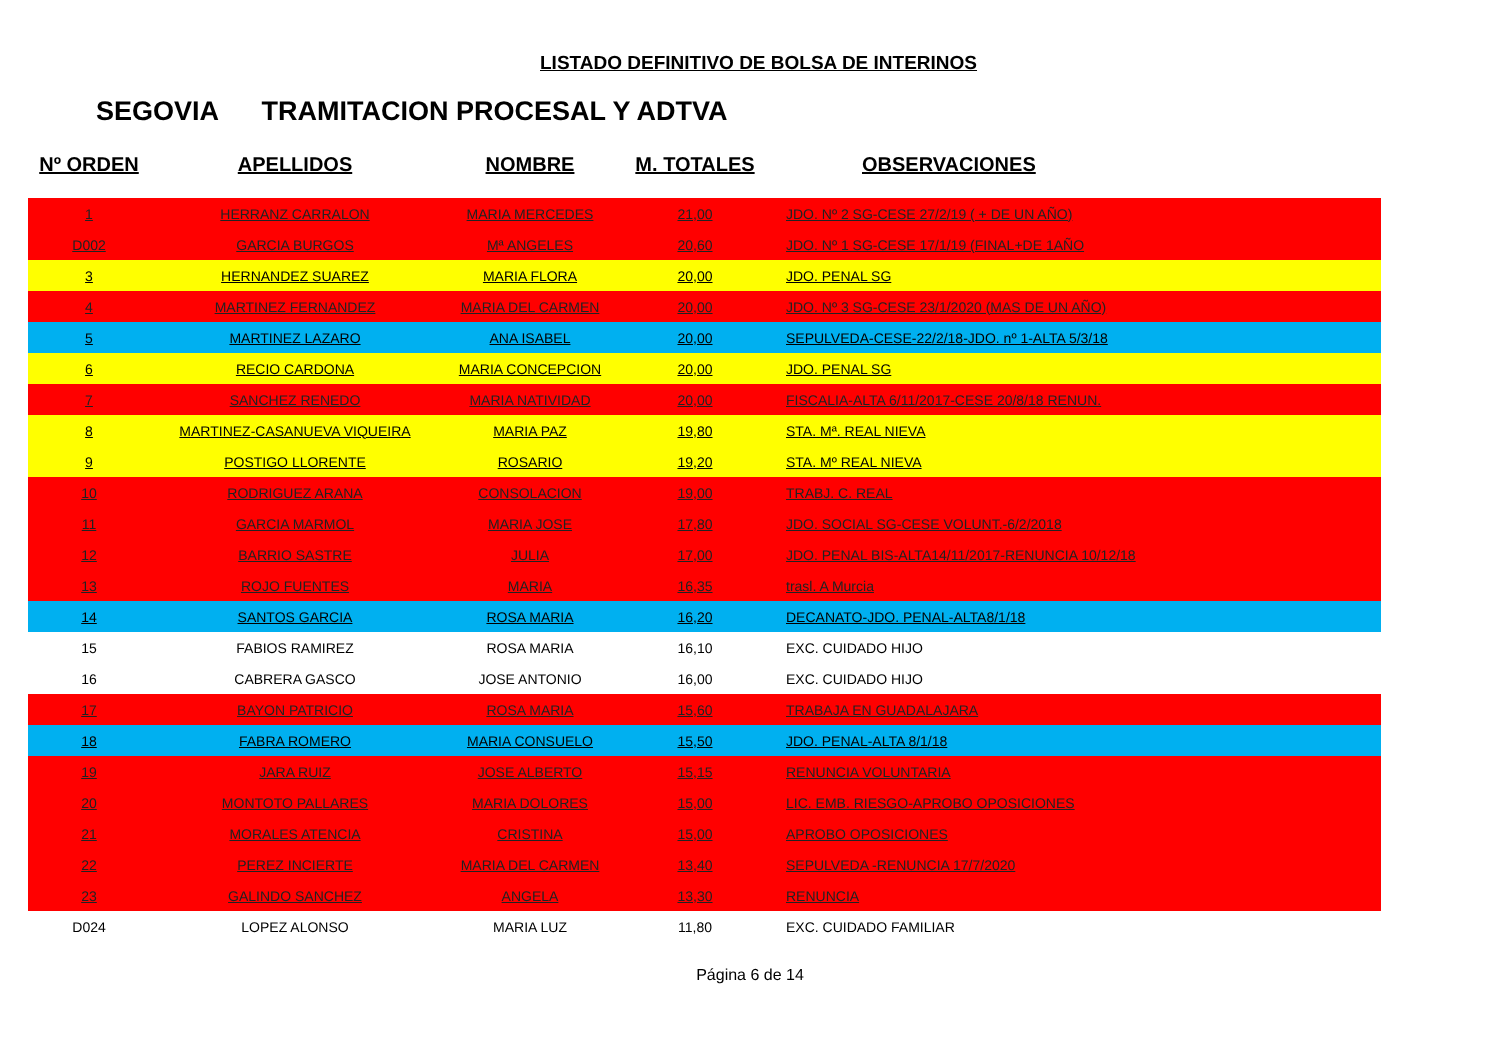LISTADO DEFINITIVO DE BOLSA DE INTERINOS
SEGOVIA TRAMITACION PROCESAL Y ADTVA
| Nº ORDEN | APELLIDOS | NOMBRE | M. TOTALES | OBSERVACIONES |
| --- | --- | --- | --- | --- |
| 1 | HERRANZ CARRALON | MARIA MERCEDES | 21,00 | JDO. Nº 2 SG-CESE 27/2/19 ( + DE UN AÑO) |
| D002 | GARCIA BURGOS | Mª ANGELES | 20,60 | JDO. Nº 1 SG-CESE 17/1/19 (FINAL+DE 1AÑO |
| 3 | HERNANDEZ SUAREZ | MARIA FLORA | 20,00 | JDO. PENAL SG |
| 4 | MARTINEZ FERNANDEZ | MARIA DEL CARMEN | 20,00 | JDO. Nº 3 SG-CESE 23/1/2020 (MAS DE UN AÑO) |
| 5 | MARTINEZ LAZARO | ANA ISABEL | 20,00 | SEPULVEDA-CESE-22/2/18-JDO. nº 1-ALTA 5/3/18 |
| 6 | RECIO CARDONA | MARIA CONCEPCION | 20,00 | JDO. PENAL SG |
| 7 | SANCHEZ RENEDO | MARIA NATIVIDAD | 20,00 | FISCALIA-ALTA 6/11/2017-CESE 20/8/18 RENUN. |
| 8 | MARTINEZ-CASANUEVA VIQUEIRA | MARIA PAZ | 19,80 | STA. Mª. REAL NIEVA |
| 9 | POSTIGO LLORENTE | ROSARIO | 19,20 | STA. Mº REAL NIEVA |
| 10 | RODRIGUEZ ARANA | CONSOLACION | 19,00 | TRABJ. C. REAL |
| 11 | GARCIA MARMOL | MARIA JOSE | 17,80 | JDO. SOCIAL SG-CESE VOLUNT.-6/2/2018 |
| 12 | BARRIO SASTRE | JULIA | 17,00 | JDO. PENAL BIS-ALTA14/11/2017-RENUNCIA 10/12/18 |
| 13 | ROJO FUENTES | MARIA | 16,35 | trasl. A Murcia |
| 14 | SANTOS GARCIA | ROSA MARIA | 16,20 | DECANATO-JDO. PENAL-ALTA8/1/18 |
| 15 | FABIOS RAMIREZ | ROSA MARIA | 16,10 | EXC. CUIDADO HIJO |
| 16 | CABRERA GASCO | JOSE ANTONIO | 16,00 | EXC. CUIDADO HIJO |
| 17 | BAYON PATRICIO | ROSA MARIA | 15,60 | TRABAJA EN GUADALAJARA |
| 18 | FABRA ROMERO | MARIA CONSUELO | 15,50 | JDO. PENAL-ALTA 8/1/18 |
| 19 | JARA RUIZ | JOSE ALBERTO | 15,15 | RENUNCIA VOLUNTARIA |
| 20 | MONTOTO PALLARES | MARIA DOLORES | 15,00 | LIC. EMB. RIESGO-APROBO OPOSICIONES |
| 21 | MORALES ATENCIA | CRISTINA | 15,00 | APROBO OPOSICIONES |
| 22 | PEREZ INCIERTE | MARIA DEL CARMEN | 13,40 | SEPULVEDA -RENUNCIA 17/7/2020 |
| 23 | GALINDO SANCHEZ | ANGELA | 13,30 | RENUNCIA |
| D024 | LOPEZ ALONSO | MARIA LUZ | 11,80 | EXC. CUIDADO FAMILIAR |
Página 6 de 14